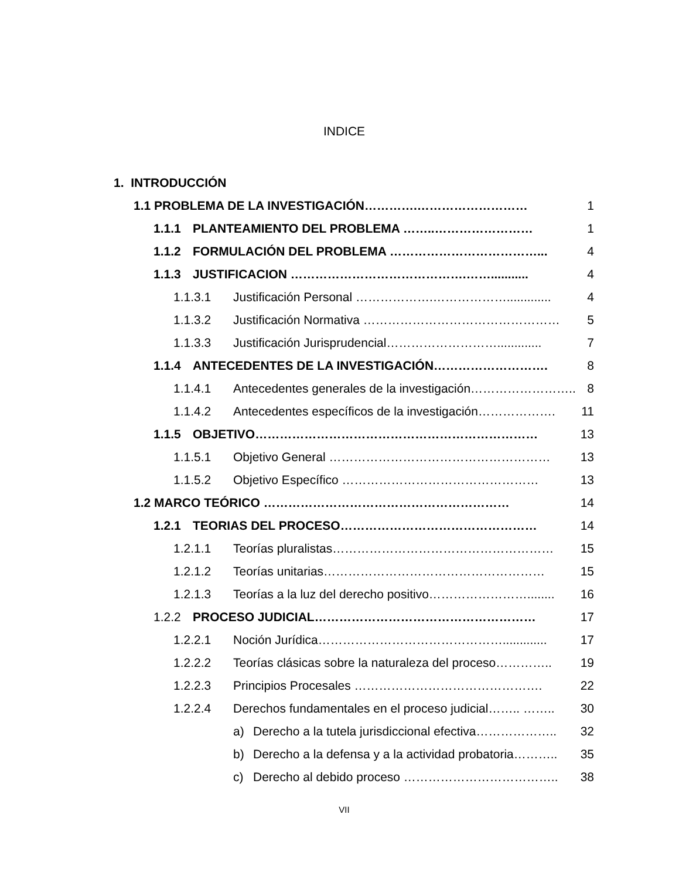INDICE
1. INTRODUCCIÓN
1.1 PROBLEMA DE LA INVESTIGACIÓN………….……………………… 1
1.1.1 PLANTEAMIENTO DEL PROBLEMA ……..…………………… 1
1.1.2 FORMULACIÓN DEL PROBLEMA ………………………………... 4
1.1.3 JUSTIFICACION …………………………………….……........... 4
1.1.3.1 Justificación Personal ……………….………………............. 4
1.1.3.2 Justificación Normativa ………………………………………… 5
1.1.3.3 Justificación Jurisprudencial………………………............. 7
1.1.4 ANTECEDENTES DE LA INVESTIGACIÓN………………………. 8
1.1.4.1 Antecedentes generales de la investigación…………………….. 8
1.1.4.2 Antecedentes específicos de la investigación………………. 11
1.1.5 OBJETIVO…………………………………………………………… 13
1.1.5.1 Objetivo General ……………………………………………… 13
1.1.5.2 Objetivo Específico ………………………………………… 13
1.2 MARCO TEÓRICO …………………………………………………… 14
1.2.1 TEORIAS DEL PROCESO………………………………………… 14
1.2.1.1 Teorías pluralistas……………………………………………… 15
1.2.1.2 Teorías unitarias……………………………………………… 15
1.2.1.3 Teorías a la luz del derecho positivo……………………........ 16
1.2.2 PROCESO JUDICIAL……………………………………………… 17
1.2.2.1 Noción Jurídica………………………………………............. 17
1.2.2.2 Teorías clásicas sobre la naturaleza del proceso………….. 19
1.2.2.3 Principios Procesales ………………………………………. 22
1.2.2.4 Derechos fundamentales en el proceso judicial…….. …….. 30
a) Derecho a la tutela jurisdiccional efectiva……………….. 32
b) Derecho a la defensa y a la actividad probatoria……….. 35
c) Derecho al debido proceso ……………………………….. 38
VII